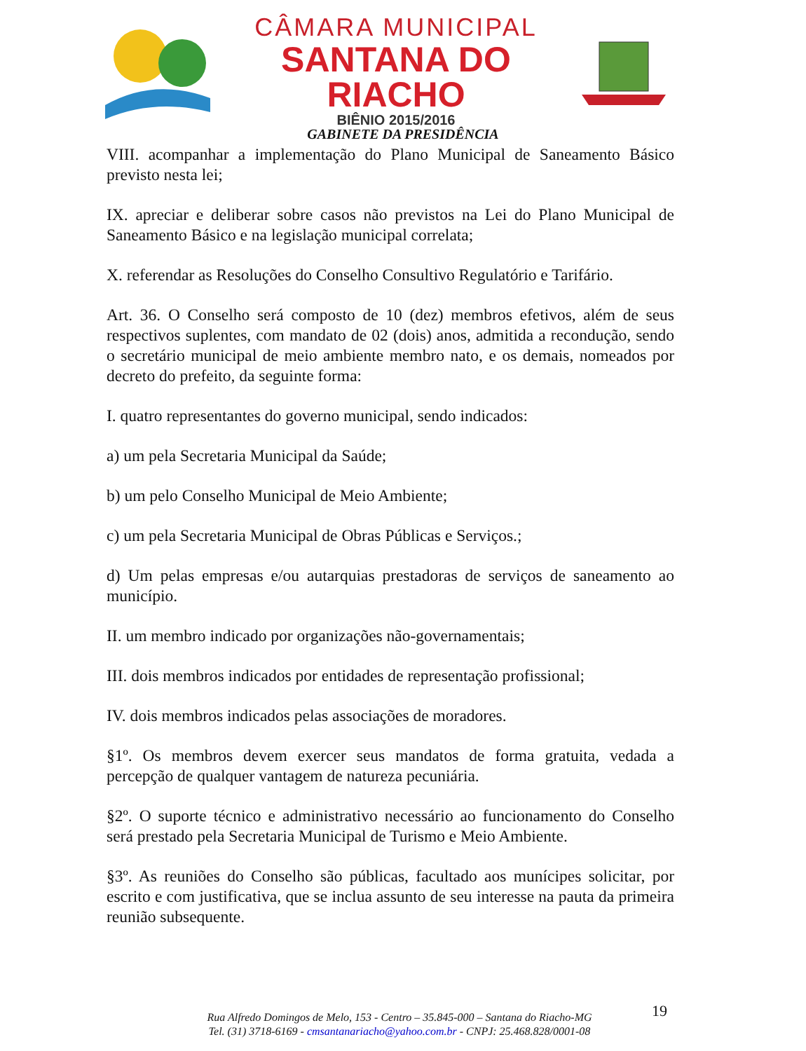CÂMARA MUNICIPAL
SANTANA DO RIACHO
BIÊNIO 2015/2016
GABINETE DA PRESIDÊNCIA
VIII. acompanhar a implementação do Plano Municipal de Saneamento Básico previsto nesta lei;
IX. apreciar e deliberar sobre casos não previstos na Lei do Plano Municipal de Saneamento Básico e na legislação municipal correlata;
X. referendar as Resoluções do Conselho Consultivo Regulatório e Tarifário.
Art. 36. O Conselho será composto de 10 (dez) membros efetivos, além de seus respectivos suplentes, com mandato de 02 (dois) anos, admitida a recondução, sendo o secretário municipal de meio ambiente membro nato, e os demais, nomeados por decreto do prefeito, da seguinte forma:
I. quatro representantes do governo municipal, sendo indicados:
a) um pela Secretaria Municipal da Saúde;
b) um pelo Conselho Municipal de Meio Ambiente;
c) um pela Secretaria Municipal de Obras Públicas e Serviços.;
d) Um pelas empresas e/ou autarquias prestadoras de serviços de saneamento ao município.
II. um membro indicado por organizações não-governamentais;
III. dois membros indicados por entidades de representação profissional;
IV. dois membros indicados pelas associações de moradores.
§1º. Os membros devem exercer seus mandatos de forma gratuita, vedada a percepção de qualquer vantagem de natureza pecuniária.
§2º. O suporte técnico e administrativo necessário ao funcionamento do Conselho será prestado pela Secretaria Municipal de Turismo e Meio Ambiente.
§3º. As reuniões do Conselho são públicas, facultado aos munícipes solicitar, por escrito e com justificativa, que se inclua assunto de seu interesse na pauta da primeira reunião subsequente.
19
Rua Alfredo Domingos de Melo, 153 - Centro – 35.845-000 – Santana do Riacho-MG
Tel. (31) 3718-6169 - cmsantanariacho@yahoo.com.br - CNPJ: 25.468.828/0001-08